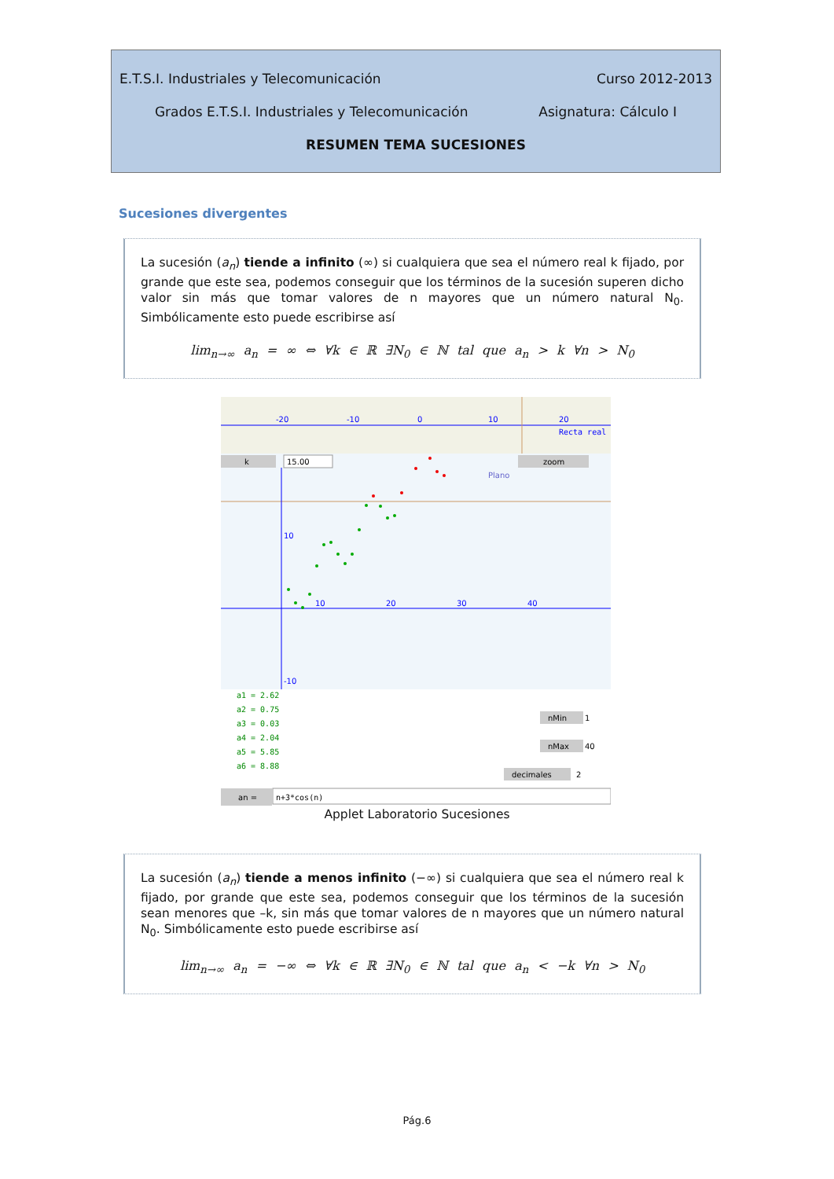E.T.S.I. Industriales y Telecomunicación Curso 2012-2013
Grados E.T.S.I. Industriales y Telecomunicación Asignatura: Cálculo I
RESUMEN TEMA SUCESIONES
Sucesiones divergentes
La sucesión (a<sub>n</sub>) tiende a infinito (∞) si cualquiera que sea el número real k fijado, por grande que este sea, podemos conseguir que los términos de la sucesión superen dicho valor sin más que tomar valores de n mayores que un número natural N<sub>0</sub>. Simbólicamente esto puede escribirse así
lim<sub>n→∞</sub> a<sub>n</sub> = ∞ ⇔ ∀k ∈ ℝ ∃N<sub>0</sub> ∈ ℕ tal que a<sub>n</sub> > k ∀n > N<sub>0</sub>
-20
-10
0
10
20
Recta real
k
15.00
zoom
Plano
10
-10
10
20
30
40
a1 = 2.62
a2 = 0.75
a3 = 0.03
a4 = 2.04
a5 = 5.85
a6 = 8.88
nMin
1
nMax
40
decimales
2
an =
n+3*cos(n)
Applet Laboratorio Sucesiones
La sucesión (a<sub>n</sub>) tiende a menos infinito (−∞) si cualquiera que sea el número real k fijado, por grande que este sea, podemos conseguir que los términos de la sucesión sean menores que –k, sin más que tomar valores de n mayores que un número natural N<sub>0</sub>. Simbólicamente esto puede escribirse así
lim<sub>n→∞</sub> a<sub>n</sub> = −∞ ⇔ ∀k ∈ ℝ ∃N<sub>0</sub> ∈ ℕ tal que a<sub>n</sub> < −k ∀n > N<sub>0</sub>
Pág.6